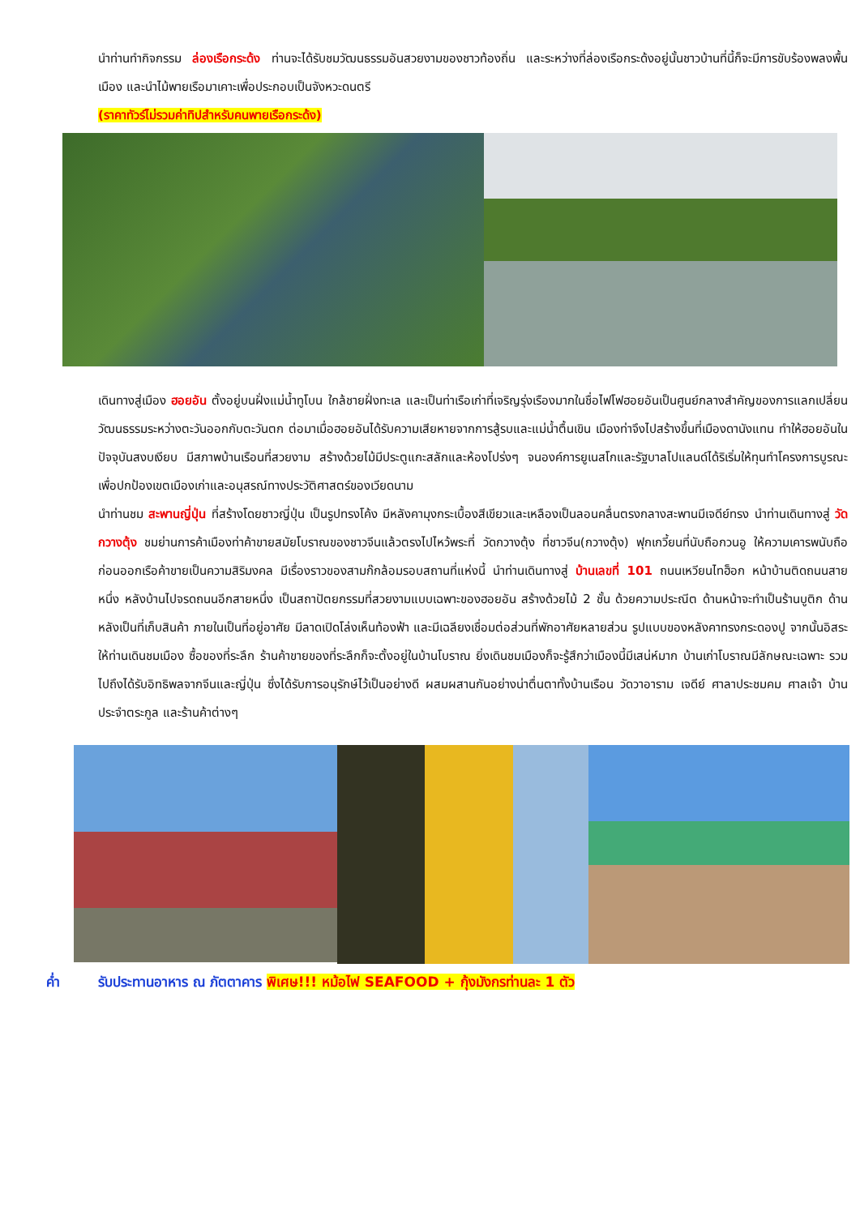นำท่านทำกิจกรรม ล่องเรือกระด้ง ท่านจะได้รับชมวัฒนธรรมอันสวยงามของชาวท้องถิ่น และระหว่างที่ล่องเรือกระด้งอยู่นั้นชาวบ้านที่นี้ก็จะมีการขับร้องพลงพื้นเมือง และนำไม้พายเรือมาเคาะเพื่อประกอบเป็นจังหวะดนตรี
(ราคาทัวร์ไม่รวมค่าทิปสำหรับคนพายเรือกระด้ง)
เดินทางสู่เมือง ฮอยอัน ตั้งอยู่บนฝั่งแม่น้ำทูโบน ใกล้ชายฝั่งทะเล และเป็นท่าเรือเก่าที่เจริญรุ่งเรืองมากในชื่อไฟโฟฮอยอันเป็นศูนย์กลางสำคัญของการแลกเปลี่ยนวัฒนธรรมระหว่างตะวันออกกับตะวันตก ต่อมาเมื่อฮอยอันได้รับความเสียหายจากการสู้รบและแม่น้ำตื้นเขิน เมืองท่าจึงไปสร้างขึ้นที่เมืองดานังแทน ทำให้ฮอยอันในปัจจุบันสงบเงียบ มีสภาพบ้านเรือนที่สวยงาม สร้างด้วยไม้มีประตูแกะสลักและห้องโปร่งๆ จนองค์การยูเนสโกและรัฐบาลโปแลนด์ได้ริเริ่มให้ทุนทำโครงการบูรณะ เพื่อปกป้องเขตเมืองเก่าและอนุสรณ์ทางประวัติศาสตร์ของเวียดนาม
นำท่านชม สะพานญี่ปุ่น ที่สร้างโดยชาวญี่ปุ่น เป็นรูปทรงโค้ง มีหลังคามุงกระเบื้องสีเขียวและเหลืองเป็นลอนคลื่นตรงกลางสะพานมีเจดีย์ทรง นำท่านเดินทางสู่ วัดกวางตุ้ง ชมย่านการค้าเมืองท่าค้าขายสมัยโบราณของชาวจีนแล้วตรงไปไหว้พระที่ วัดกวางตุ้ง ที่ชาวจีน(กวางตุ้ง) ฟุกเกวี้ยนที่นับถือกวนอู ให้ความเคารพนับถือก่อนออกเรือค้าขายเป็นความสิริมงคล มีเรื่องราวของสามก๊กล้อมรอบสถานที่แห่งนี้ นำท่านเดินทางสู่ บ้านเลขที่ 101 ถนนเหวียนไทฮ็อก หน้าบ้านติดถนนสายหนึ่ง หลังบ้านไปจรดถนนอีกสายหนึ่ง เป็นสถาปัตยกรรมที่สวยงามแบบเฉพาะของฮอยอัน สร้างด้วยไม้ 2 ชั้น ด้วยความประณีต ด้านหน้าจะทำเป็นร้านบูติก ด้านหลังเป็นที่เก็บสินค้า ภายในเป็นที่อยู่อาศัย มีลาดเปิดโล่งเห็นท้องฟ้า และมีเฉลียงเชื่อมต่อส่วนที่พักอาศัยหลายส่วน รูปแบบของหลังคาทรงกระดองปู จากนั้นอิสระให้ท่านเดินชมเมือง ซื้อของที่ระลึก ร้านค้าขายของที่ระลึกก็จะตั้งอยู่ในบ้านโบราณ ยิ่งเดินชมเมืองก็จะรู้สึกว่าเมืองนี้มีเสน่ห์มาก บ้านเก่าโบราณมีลักษณะเฉพาะ รวมไปถึงได้รับอิทธิพลจากจีนและญี่ปุ่น ซึ่งได้รับการอนุรักษ์ไว้เป็นอย่างดี ผสมผสานกันอย่างน่าตื่นตาทั้งบ้านเรือน วัดวาอาราม เจดีย์ ศาลาประชมคม ศาลเจ้า บ้านประจำตระกูล และร้านค้าต่างๆ
ค่ำ รับประทานอาหาร ณ ภัตตาคาร พิเศษ!!! หม้อไฟ SEAFOOD + กุ้งมังกรท่านละ 1 ตัว